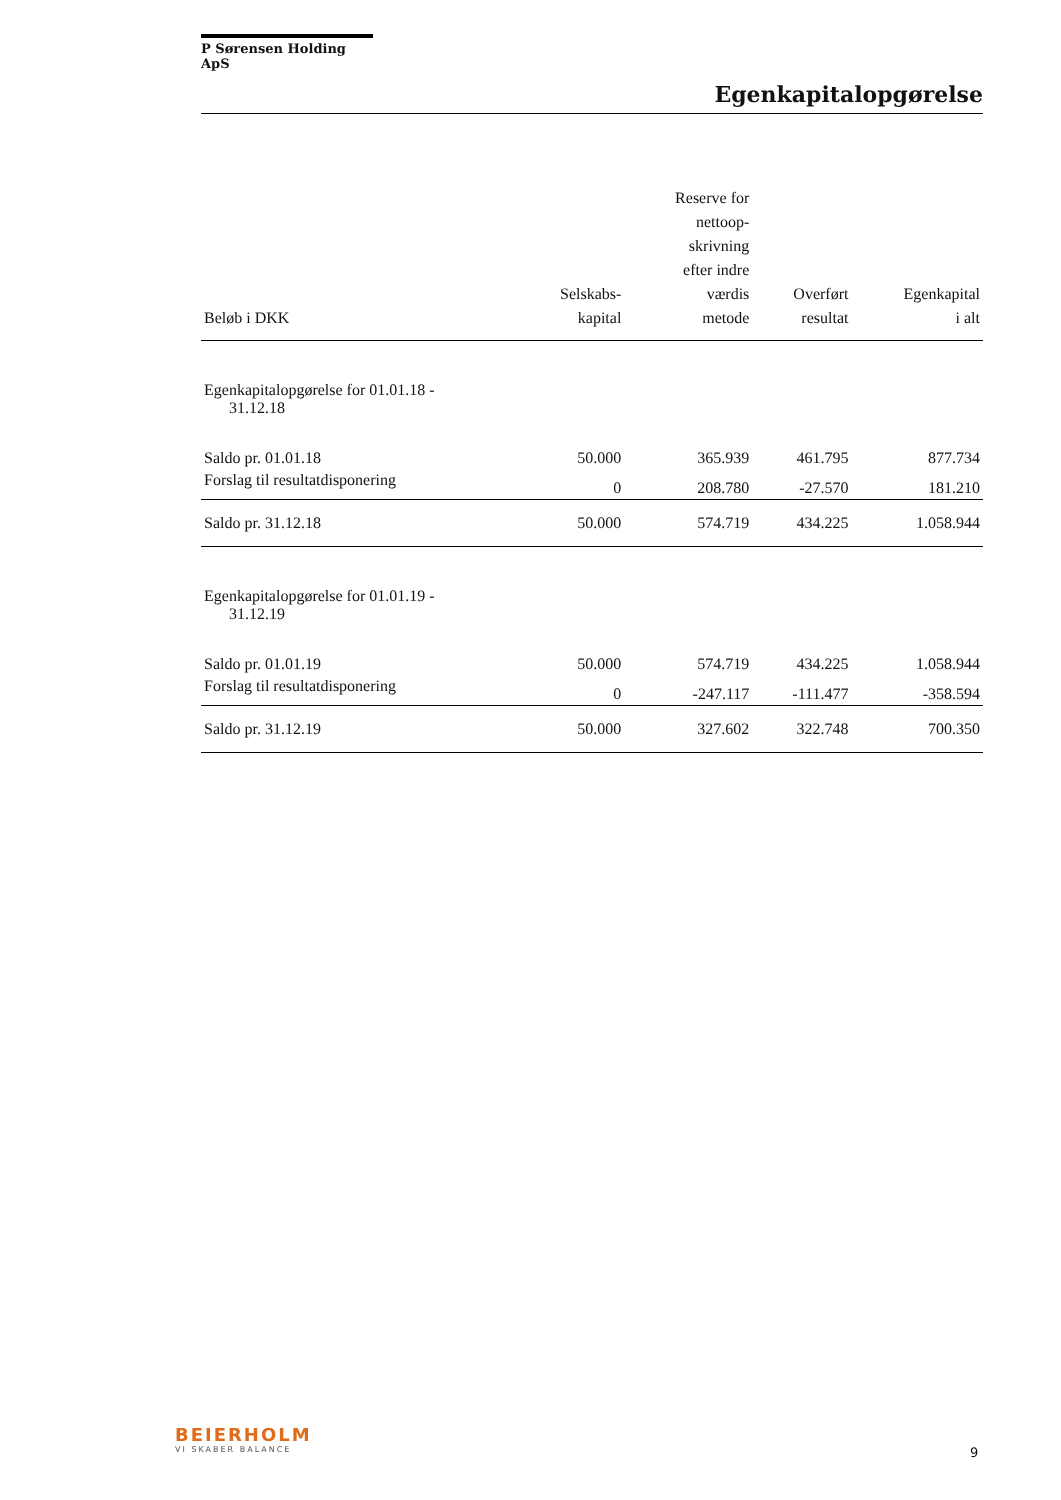P Sørensen Holding ApS
Egenkapitalopgørelse
| Beløb i DKK | Selskabs- kapital | Reserve for nettoop- skrivning efter indre værdis metode | Overført resultat | Egenkapital i alt |
| --- | --- | --- | --- | --- |
| Egenkapitalopgørelse for 01.01.18 - 31.12.18 | | | | |
| Saldo pr. 01.01.18 | 50.000 | 365.939 | 461.795 | 877.734 |
| Forslag til resultatdisponering | 0 | 208.780 | -27.570 | 181.210 |
| Saldo pr. 31.12.18 | 50.000 | 574.719 | 434.225 | 1.058.944 |
| Egenkapitalopgørelse for 01.01.19 - 31.12.19 | | | | |
| Saldo pr. 01.01.19 | 50.000 | 574.719 | 434.225 | 1.058.944 |
| Forslag til resultatdisponering | 0 | -247.117 | -111.477 | -358.594 |
| Saldo pr. 31.12.19 | 50.000 | 327.602 | 322.748 | 700.350 |
BEIERHOLM
VI SKABER BALANCE
9